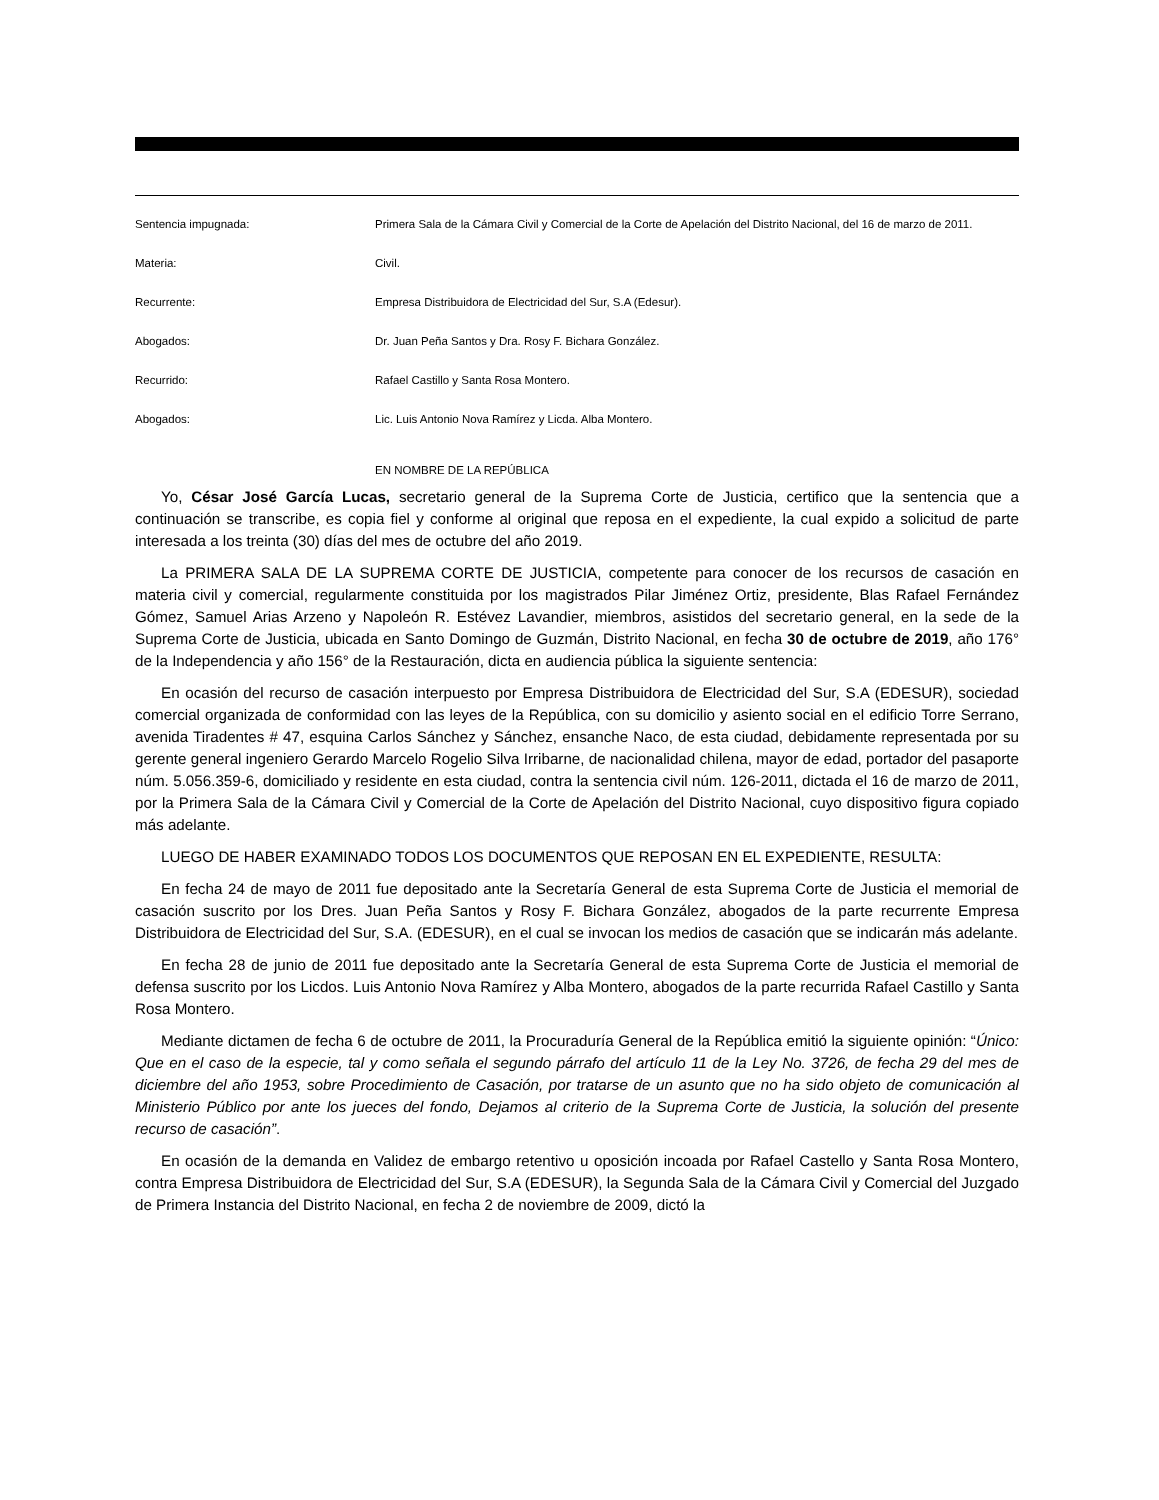Sentencia impugnada: Primera Sala de la Cámara Civil y Comercial de la Corte de Apelación del Distrito Nacional, del 16 de marzo de 2011.
Materia: Civil.
Recurrente: Empresa Distribuidora de Electricidad del Sur, S.A (Edesur).
Abogados: Dr. Juan Peña Santos y Dra. Rosy F. Bichara González.
Recurrido: Rafael Castillo y Santa Rosa Montero.
Abogados: Lic. Luis Antonio Nova Ramírez y Licda. Alba Montero.
EN NOMBRE DE LA REPÚBLICA
Yo, César José García Lucas, secretario general de la Suprema Corte de Justicia, certifico que la sentencia que a continuación se transcribe, es copia fiel y conforme al original que reposa en el expediente, la cual expido a solicitud de parte interesada a los treinta (30) días del mes de octubre del año 2019.
La PRIMERA SALA DE LA SUPREMA CORTE DE JUSTICIA, competente para conocer de los recursos de casación en materia civil y comercial, regularmente constituida por los magistrados Pilar Jiménez Ortiz, presidente, Blas Rafael Fernández Gómez, Samuel Arias Arzeno y Napoleón R. Estévez Lavandier, miembros, asistidos del secretario general, en la sede de la Suprema Corte de Justicia, ubicada en Santo Domingo de Guzmán, Distrito Nacional, en fecha 30 de octubre de 2019, año 176° de la Independencia y año 156° de la Restauración, dicta en audiencia pública la siguiente sentencia:
En ocasión del recurso de casación interpuesto por Empresa Distribuidora de Electricidad del Sur, S.A (EDESUR), sociedad comercial organizada de conformidad con las leyes de la República, con su domicilio y asiento social en el edificio Torre Serrano, avenida Tiradentes # 47, esquina Carlos Sánchez y Sánchez, ensanche Naco, de esta ciudad, debidamente representada por su gerente general ingeniero Gerardo Marcelo Rogelio Silva Irribarne, de nacionalidad chilena, mayor de edad, portador del pasaporte núm. 5.056.359-6, domiciliado y residente en esta ciudad, contra la sentencia civil núm. 126-2011, dictada el 16 de marzo de 2011, por la Primera Sala de la Cámara Civil y Comercial de la Corte de Apelación del Distrito Nacional, cuyo dispositivo figura copiado más adelante.
LUEGO DE HABER EXAMINADO TODOS LOS DOCUMENTOS QUE REPOSAN EN EL EXPEDIENTE, RESULTA:
En fecha 24 de mayo de 2011 fue depositado ante la Secretaría General de esta Suprema Corte de Justicia el memorial de casación suscrito por los Dres. Juan Peña Santos y Rosy F. Bichara González, abogados de la parte recurrente Empresa Distribuidora de Electricidad del Sur, S.A. (EDESUR), en el cual se invocan los medios de casación que se indicarán más adelante.
En fecha 28 de junio de 2011 fue depositado ante la Secretaría General de esta Suprema Corte de Justicia el memorial de defensa suscrito por los Licdos. Luis Antonio Nova Ramírez y Alba Montero, abogados de la parte recurrida Rafael Castillo y Santa Rosa Montero.
Mediante dictamen de fecha 6 de octubre de 2011, la Procuraduría General de la República emitió la siguiente opinión: “Único: Que en el caso de la especie, tal y como señala el segundo párrafo del artículo 11 de la Ley No. 3726, de fecha 29 del mes de diciembre del año 1953, sobre Procedimiento de Casación, por tratarse de un asunto que no ha sido objeto de comunicación al Ministerio Público por ante los jueces del fondo, Dejamos al criterio de la Suprema Corte de Justicia, la solución del presente recurso de casación”.
En ocasión de la demanda en Validez de embargo retentivo u oposición incoada por Rafael Castello y Santa Rosa Montero, contra Empresa Distribuidora de Electricidad del Sur, S.A (EDESUR), la Segunda Sala de la Cámara Civil y Comercial del Juzgado de Primera Instancia del Distrito Nacional, en fecha 2 de noviembre de 2009, dictó la